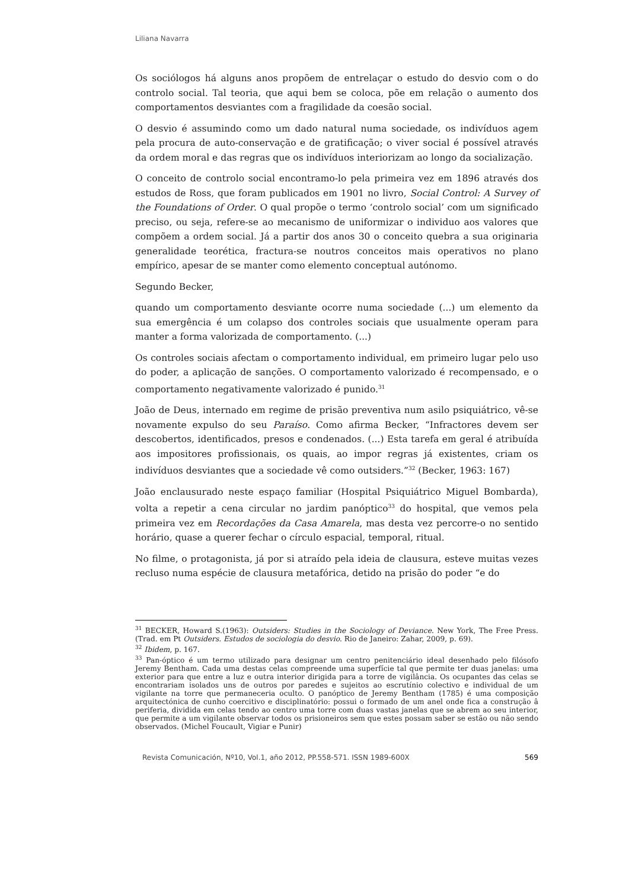Liliana Navarra
Os sociólogos há alguns anos propõem de entrelaçar o estudo do desvio com o do controlo social. Tal teoria, que aqui bem se coloca, põe em relação o aumento dos comportamentos desviantes com a fragilidade da coesão social.
O desvio é assumindo como um dado natural numa sociedade, os indivíduos agem pela procura de auto-conservação e de gratificação; o viver social é possível através da ordem moral e das regras que os indivíduos interiorizam ao longo da socialização.
O conceito de controlo social encontramo-lo pela primeira vez em 1896 através dos estudos de Ross, que foram publicados em 1901 no livro, Social Control: A Survey of the Foundations of Order. O qual propõe o termo ‘controlo social’ com um significado preciso, ou seja, refere-se ao mecanismo de uniformizar o individuo aos valores que compõem a ordem social. Já a partir dos anos 30 o conceito quebra a sua originaria generalidade teorética, fractura-se noutros conceitos mais operativos no plano empírico, apesar de se manter como elemento conceptual autónomo.
Segundo Becker,
quando um comportamento desviante ocorre numa sociedade (...) um elemento da sua emergência é um colapso dos controles sociais que usualmente operam para manter a forma valorizada de comportamento. (...)
Os controles sociais afectam o comportamento individual, em primeiro lugar pelo uso do poder, a aplicação de sanções. O comportamento valorizado é recompensado, e o comportamento negativamente valorizado é punido.<sup>31</sup>
João de Deus, internado em regime de prisão preventiva num asilo psiquiátrico, vê-se novamente expulso do seu Paraíso. Como afirma Becker, “Infractores devem ser descobertos, identificados, presos e condenados. (...) Esta tarefa em geral é atribuída aos impositores profissionais, os quais, ao impor regras já existentes, criam os indivíduos desviantes que a sociedade vê como outsiders.”<sup>32</sup> (Becker, 1963: 167)
João enclausurado neste espaço familiar (Hospital Psiquiátrico Miguel Bombarda), volta a repetir a cena circular no jardim panóptico<sup>33</sup> do hospital, que vemos pela primeira vez em Recordações da Casa Amarela, mas desta vez percorre-o no sentido horário, quase a querer fechar o círculo espacial, temporal, ritual.
No filme, o protagonista, já por si atraído pela ideia de clausura, esteve muitas vezes recluso numa espécie de clausura metafórica, detido na prisão do poder “e do
<sup>31</sup> BECKER, Howard S.(1963): Outsiders: Studies in the Sociology of Deviance. New York, The Free Press. (Trad. em Pt Outsiders. Estudos de sociologia do desvio. Rio de Janeiro: Zahar, 2009, p. 69).
<sup>32</sup> Ibidem, p. 167.
<sup>33</sup> Pan-óptico é um termo utilizado para designar um centro penitenciário ideal desenhado pelo filósofo Jeremy Bentham. Cada uma destas celas compreende uma superfície tal que permite ter duas janelas: uma exterior para que entre a luz e outra interior dirigida para a torre de vigilância. Os ocupantes das celas se encontrariam isolados uns de outros por paredes e sujeitos ao escrutínio colectivo e individual de um vigilante na torre que permaneceria oculto. O panóptico de Jeremy Bentham (1785) é uma composição arquitectónica de cunho coercitivo e disciplinatório: possui o formado de um anel onde fica a construção â periferia, dividida em celas tendo ao centro uma torre com duas vastas janelas que se abrem ao seu interior, que permite a um vigilante observar todos os prisioneiros sem que estes possam saber se estão ou não sendo observados. (Michel Foucault, Vigiar e Punir)
Revista Comunicación, Nº10, Vol.1, año 2012, PP.558-571. ISSN 1989-600X 569